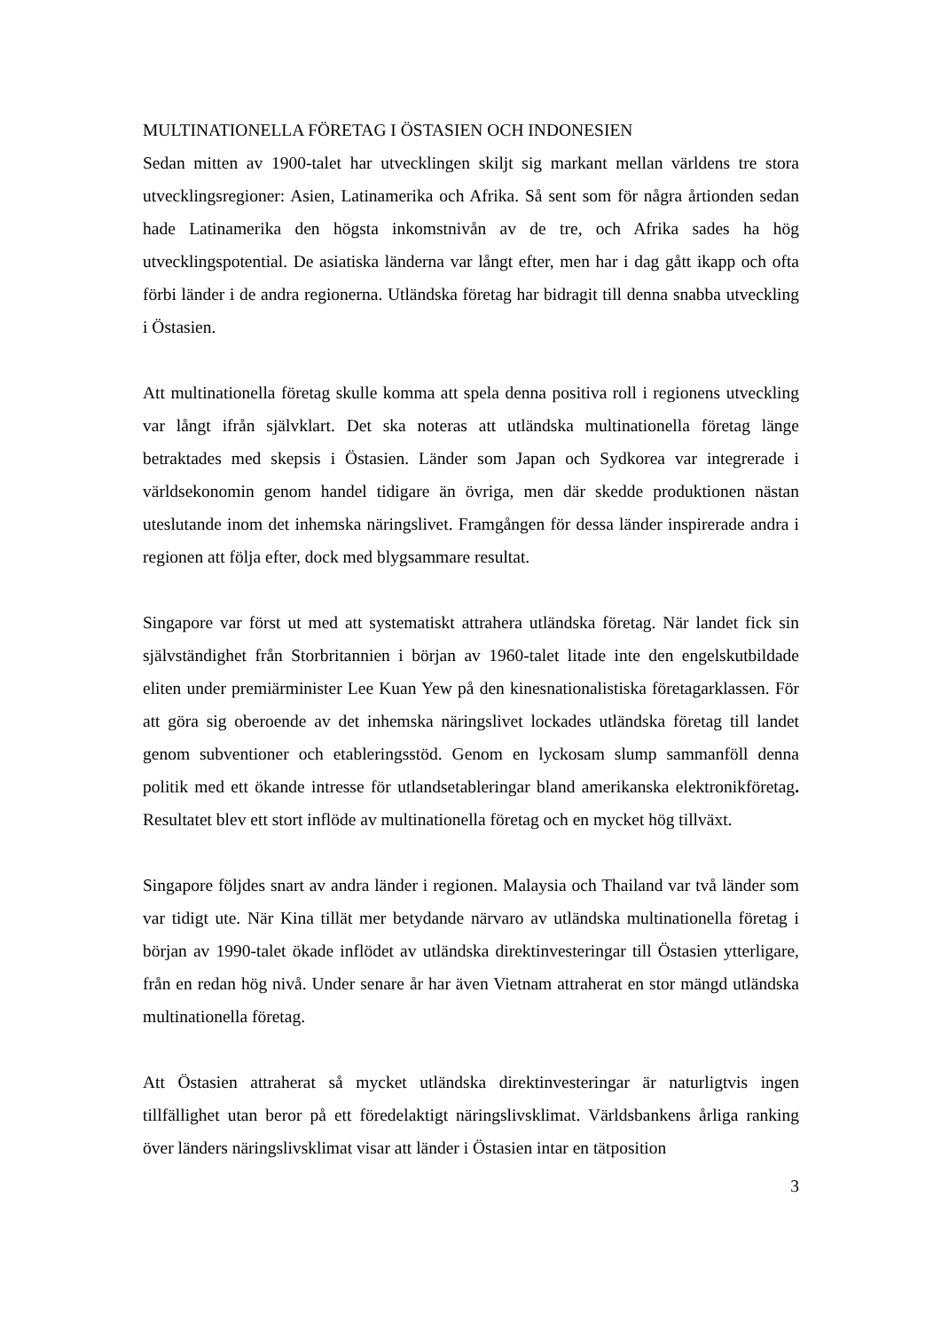MULTINATIONELLA FÖRETAG I ÖSTASIEN OCH INDONESIEN
Sedan mitten av 1900-talet har utvecklingen skiljt sig markant mellan världens tre stora utvecklingsregioner: Asien, Latinamerika och Afrika. Så sent som för några årtionden sedan hade Latinamerika den högsta inkomstnivån av de tre, och Afrika sades ha hög utvecklingspotential. De asiatiska länderna var långt efter, men har i dag gått ikapp och ofta förbi länder i de andra regionerna. Utländska företag har bidragit till denna snabba utveckling i Östasien.
Att multinationella företag skulle komma att spela denna positiva roll i regionens utveckling var långt ifrån självklart. Det ska noteras att utländska multinationella företag länge betraktades med skepsis i Östasien. Länder som Japan och Sydkorea var integrerade i världsekonomin genom handel tidigare än övriga, men där skedde produktionen nästan uteslutande inom det inhemska näringslivet. Framgången för dessa länder inspirerade andra i regionen att följa efter, dock med blygsammare resultat.
Singapore var först ut med att systematiskt attrahera utländska företag. När landet fick sin självständighet från Storbritannien i början av 1960-talet litade inte den engelskutbildade eliten under premiärminister Lee Kuan Yew på den kinesnationalistiska företagarklassen. För att göra sig oberoende av det inhemska näringslivet lockades utländska företag till landet genom subventioner och etableringsstöd. Genom en lyckosam slump sammanföll denna politik med ett ökande intresse för utlandsetableringar bland amerikanska elektronikföretag. Resultatet blev ett stort inflöde av multinationella företag och en mycket hög tillväxt.
Singapore följdes snart av andra länder i regionen. Malaysia och Thailand var två länder som var tidigt ute. När Kina tillät mer betydande närvaro av utländska multinationella företag i början av 1990-talet ökade inflödet av utländska direktinvesteringar till Östasien ytterligare, från en redan hög nivå. Under senare år har även Vietnam attraherat en stor mängd utländska multinationella företag.
Att Östasien attraherat så mycket utländska direktinvesteringar är naturligtvis ingen tillfällighet utan beror på ett föredelaktigt näringslivsklimat. Världsbankens årliga ranking över länders näringslivsklimat visar att länder i Östasien intar en tätposition
3